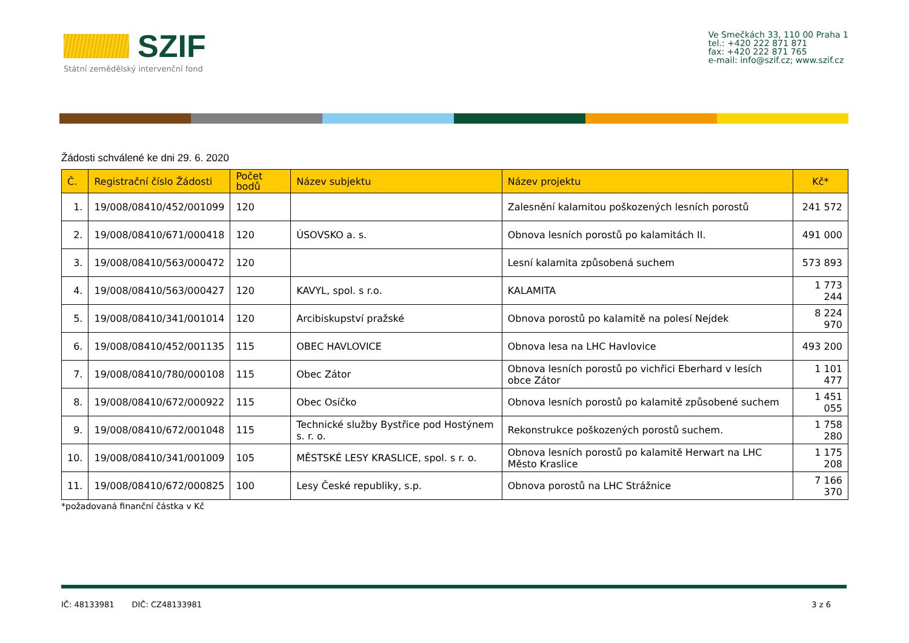SZIF
Státní zemědělský intervenční fond
Ve Smečkách 33, 110 00 Praha 1
tel.: +420 222 871 871
fax: +420 222 871 765
e-mail: info@szif.cz; www.szif.cz
Žádosti schválené ke dni 29. 6. 2020
| Č. | Registrační číslo Žádosti | Počet bodů | Název subjektu | Název projektu | Kč* |
| --- | --- | --- | --- | --- | --- |
| 1. | 19/008/08410/452/001099 | 120 | | Zalesnění kalamitou poškozených lesních porostů | 241 572 |
| 2. | 19/008/08410/671/000418 | 120 | ÚSOVSKO a. s. | Obnova lesních porostů po kalamitách II. | 491 000 |
| 3. | 19/008/08410/563/000472 | 120 | | Lesní kalamita způsobená suchem | 573 893 |
| 4. | 19/008/08410/563/000427 | 120 | KAVYL, spol. s r.o. | KALAMITA | 1 773 244 |
| 5. | 19/008/08410/341/001014 | 120 | Arcibiskupství pražské | Obnova porostů po kalamitě na polesí Nejdek | 8 224 970 |
| 6. | 19/008/08410/452/001135 | 115 | OBEC HAVLOVICE | Obnova lesa na LHC Havlovice | 493 200 |
| 7. | 19/008/08410/780/000108 | 115 | Obec Zátor | Obnova lesních porostů po vichřici Eberhard v lesích obce Zátor | 1 101 477 |
| 8. | 19/008/08410/672/000922 | 115 | Obec Osíčko | Obnova lesních porostů po kalamitě způsobené suchem | 1 451 055 |
| 9. | 19/008/08410/672/001048 | 115 | Technické služby Bystřice pod Hostýnem s. r. o. | Rekonstrukce poškozených porostů suchem. | 1 758 280 |
| 10. | 19/008/08410/341/001009 | 105 | MĚSTSKÉ LESY KRASLICE, spol. s r. o. | Obnova lesních porostů po kalamitě Herwart na LHC Město Kraslice | 1 175 208 |
| 11. | 19/008/08410/672/000825 | 100 | Lesy České republiky, s.p. | Obnova porostů na LHC Strážnice | 7 166 370 |
*požadovaná finanční částka v Kč
IČ: 48133981 DIČ: CZ48133981 3 z 6